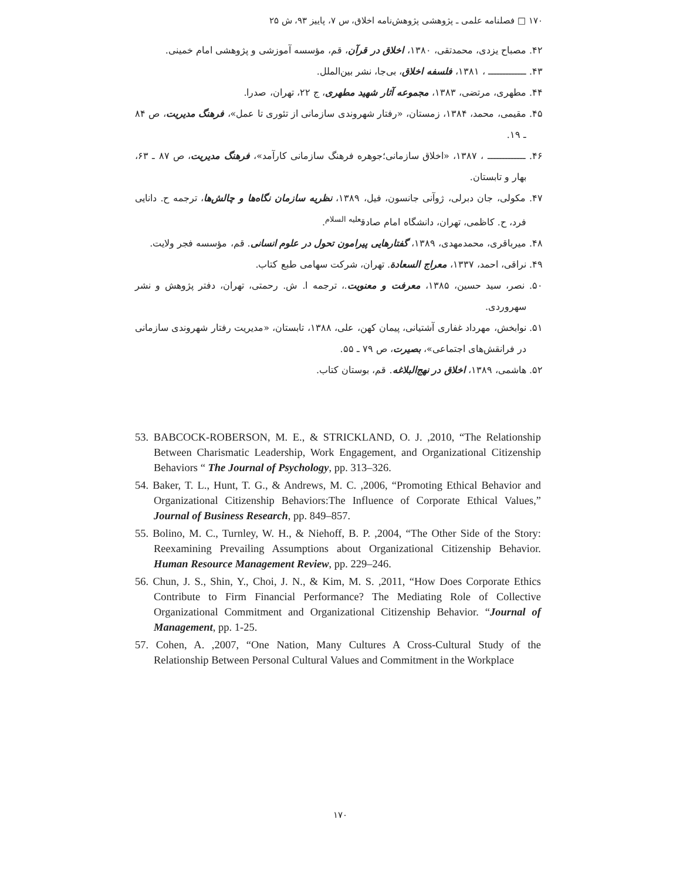۱۷۰ □ فصلنامه علمی ـ پژوهشی پژوهش‌نامه اخلاق، س ۷، پاییز ۹۳، ش ۲۵
۴۲. مصباح یزدی، محمدتقی، ۱۳۸۰، اخلاق در قرآن، قم، مؤسسه آموزشی و پژوهشی امام خمینی.
۴۳. ـــــــــــــ ، ۱۳۸۱، فلسفه اخلاق، بی‌جا، نشر بین‌الملل.
۴۴. مطهری، مرتضی، ۱۳۸۳، مجموعه آثار شهید مطهری، ج ۲۲، تهران، صدرا.
۴۵. مقیمی، محمد، ۱۳۸۴، زمستان، «رفتار شهروندی سازمانی از تئوری تا عمل»، فرهنگ مدیریت، ص ۸۴ ـ ۱۹.
۴۶. ـــــــــــــ ، ۱۳۸۷، «اخلاق سازمانی؛جوهره فرهنگ سازمانی کارآمد»، فرهنگ مدیریت، ص ۸۷ ـ ۶۳، بهار و تابستان.
۴۷. مکولی، جان دبرلی، ژوآنی جانسون، فیل، ۱۳۸۹، نظریه سازمان نگاه‌ها و چالش‌ها، ترجمه ح. دانایی فرد، ح. کاظمی، تهران، دانشگاه امام صادق<sup>علیه السلام</sup>.
۴۸. میرباقری، محمدمهدی، ۱۳۸۹، گفتارهایی پیرامون تحول در علوم انسانی. قم، مؤسسه فجر ولایت.
۴۹. نراقی، احمد، ۱۳۳۷، معراج السعادة. تهران، شرکت سهامی طبع کتاب.
۵۰. نصر، سید حسین، ۱۳۸۵، معرفت و معنویت.، ترجمه ا. ش. رحمتی، تهران، دفتر پژوهش و نشر سهروردی.
۵۱. نوابخش، مهرداد غفاری آشتیانی، پیمان کهن، علی، ۱۳۸۸، تابستان، «مدیریت رفتار شهروندی سازمانی در فرانقش‌های اجتماعی»، بصیرت، ص ۷۹ ـ ۵۵.
۵۲. هاشمی، ۱۳۸۹، اخلاق در نهج‌البلاغه. قم، بوستان کتاب.
53. BABCOCK-ROBERSON, M. E., & STRICKLAND, O. J. ,2010, “The Relationship Between Charismatic Leadership, Work Engagement, and Organizational Citizenship Behaviors “ The Journal of Psychology, pp. 313–326.
54. Baker, T. L., Hunt, T. G., & Andrews, M. C. ,2006, “Promoting Ethical Behavior and Organizational Citizenship Behaviors:The Influence of Corporate Ethical Values,” Journal of Business Research, pp. 849–857.
55. Bolino, M. C., Turnley, W. H., & Niehoff, B. P. ,2004, “The Other Side of the Story: Reexamining Prevailing Assumptions about Organizational Citizenship Behavior. Human Resource Management Review, pp. 229–246.
56. Chun, J. S., Shin, Y., Choi, J. N., & Kim, M. S. ,2011, “How Does Corporate Ethics Contribute to Firm Financial Performance? The Mediating Role of Collective Organizational Commitment and Organizational Citizenship Behavior. “Journal of Management, pp. 1-25.
57. Cohen, A. ,2007, “One Nation, Many Cultures A Cross-Cultural Study of the Relationship Between Personal Cultural Values and Commitment in the Workplace
۱۷۰